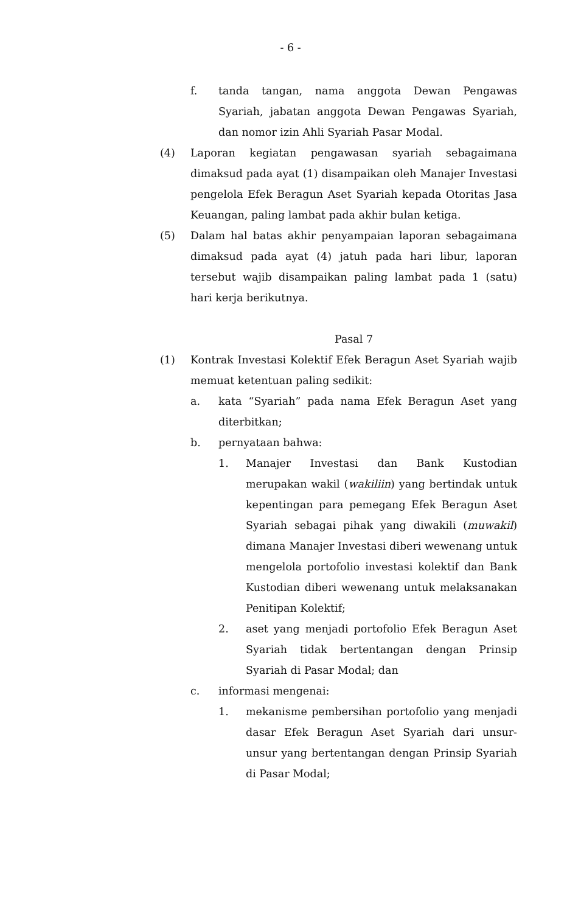- 6 -
f. tanda tangan, nama anggota Dewan Pengawas Syariah, jabatan anggota Dewan Pengawas Syariah, dan nomor izin Ahli Syariah Pasar Modal.
(4) Laporan kegiatan pengawasan syariah sebagaimana dimaksud pada ayat (1) disampaikan oleh Manajer Investasi pengelola Efek Beragun Aset Syariah kepada Otoritas Jasa Keuangan, paling lambat pada akhir bulan ketiga.
(5) Dalam hal batas akhir penyampaian laporan sebagaimana dimaksud pada ayat (4) jatuh pada hari libur, laporan tersebut wajib disampaikan paling lambat pada 1 (satu) hari kerja berikutnya.
Pasal 7
(1) Kontrak Investasi Kolektif Efek Beragun Aset Syariah wajib memuat ketentuan paling sedikit:
a. kata “Syariah” pada nama Efek Beragun Aset yang diterbitkan;
b. pernyataan bahwa:
1. Manajer Investasi dan Bank Kustodian merupakan wakil (wakiliin) yang bertindak untuk kepentingan para pemegang Efek Beragun Aset Syariah sebagai pihak yang diwakili (muwakil) dimana Manajer Investasi diberi wewenang untuk mengelola portofolio investasi kolektif dan Bank Kustodian diberi wewenang untuk melaksanakan Penitipan Kolektif;
2. aset yang menjadi portofolio Efek Beragun Aset Syariah tidak bertentangan dengan Prinsip Syariah di Pasar Modal; dan
c. informasi mengenai:
1. mekanisme pembersihan portofolio yang menjadi dasar Efek Beragun Aset Syariah dari unsur-unsur yang bertentangan dengan Prinsip Syariah di Pasar Modal;